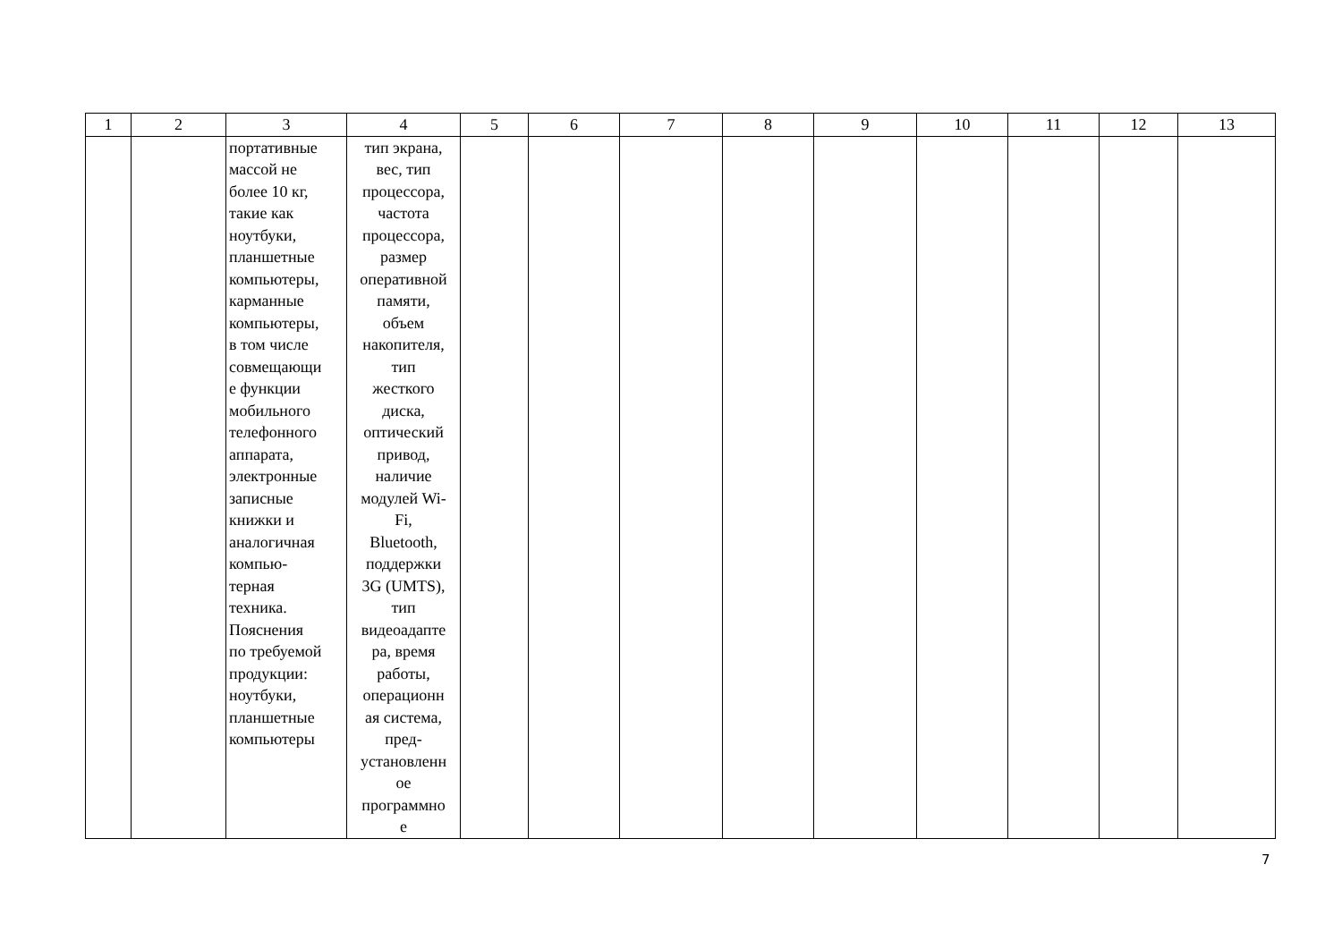| 1 | 2 | 3 | 4 | 5 | 6 | 7 | 8 | 9 | 10 | 11 | 12 | 13 |
| --- | --- | --- | --- | --- | --- | --- | --- | --- | --- | --- | --- | --- |
| | | портативные массой не более 10 кг, такие как ноутбуки, планшетные компьютеры, карманные компьютеры, в том числе совмещающи е функции мобильного телефонного аппарата, электронные записные книжки и аналогичная компью- терная техника. Пояснения по требуемой продукции: ноутбуки, планшетные компьютеры | тип экрана, вес, тип процессора, частота процессора, размер оперативной памяти, объем накопителя, тип жесткого диска, оптический привод, наличие модулей Wi- Fi, Bluetooth, поддержки 3G (UMTS), тип видеоадапте ра, время работы, операционн ая система, пред- установленн ое программно е | | | | | | | | | |
7